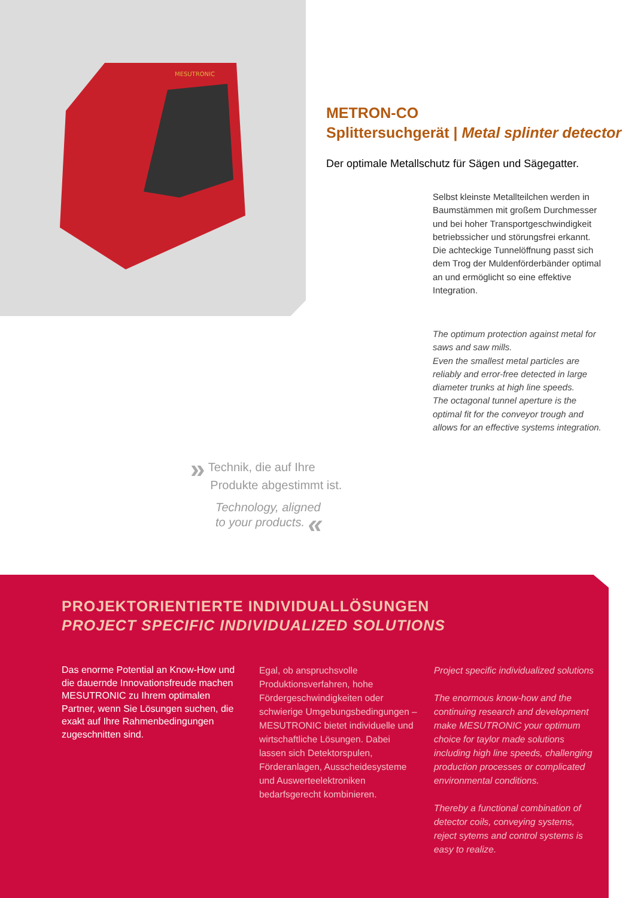MESUTRONIC
METRON-CO
Splittersuchgerät | Metal splinter detector
Der optimale Metallschutz für Sägen und Sägegatter.
Selbst kleinste Metallteilchen werden in Baumstämmen mit großem Durchmesser und bei hoher Transportgeschwindigkeit betriebssicher und störungsfrei erkannt.
Die achteckige Tunnelöffnung passt sich dem Trog der Muldenförderbänder optimal an und ermöglicht so eine effektive Integration.
The optimum protection against metal for saws and saw mills.
Even the smallest metal particles are reliably and error-free detected in large diameter trunks at high line speeds.
The octagonal tunnel aperture is the optimal fit for the conveyor trough and allows for an effective systems integration.
» Technik, die auf Ihre
Produkte abgestimmt ist.
Technology, aligned
to your products. «
PROJEKTORIENTIERTE INDIVIDUALLÖSUNGEN
PROJECT SPECIFIC INDIVIDUALIZED SOLUTIONS
Das enorme Potential an Know-How und die dauernde Innovationsfreude machen MESUTRONIC zu Ihrem optimalen Partner, wenn Sie Lösungen suchen, die exakt auf Ihre Rahmenbedingungen zugeschnitten sind.
Egal, ob anspruchsvolle Produktionsverfahren, hohe Fördergeschwindigkeiten oder schwierige Umgebungsbedingungen – MESUTRONIC bietet individuelle und wirtschaftliche Lösungen. Dabei lassen sich Detektorspulen, Förderanlagen, Ausscheidesysteme und Auswerteelektroniken bedarfsgerecht kombinieren.
Project specific individualized solutions
The enormous know-how and the continuing research and development make MESUTRONIC your optimum choice for taylor made solutions including high line speeds, challenging production processes or complicated environmental conditions.
Thereby a functional combination of detector coils, conveying systems, reject sytems and control systems is easy to realize.